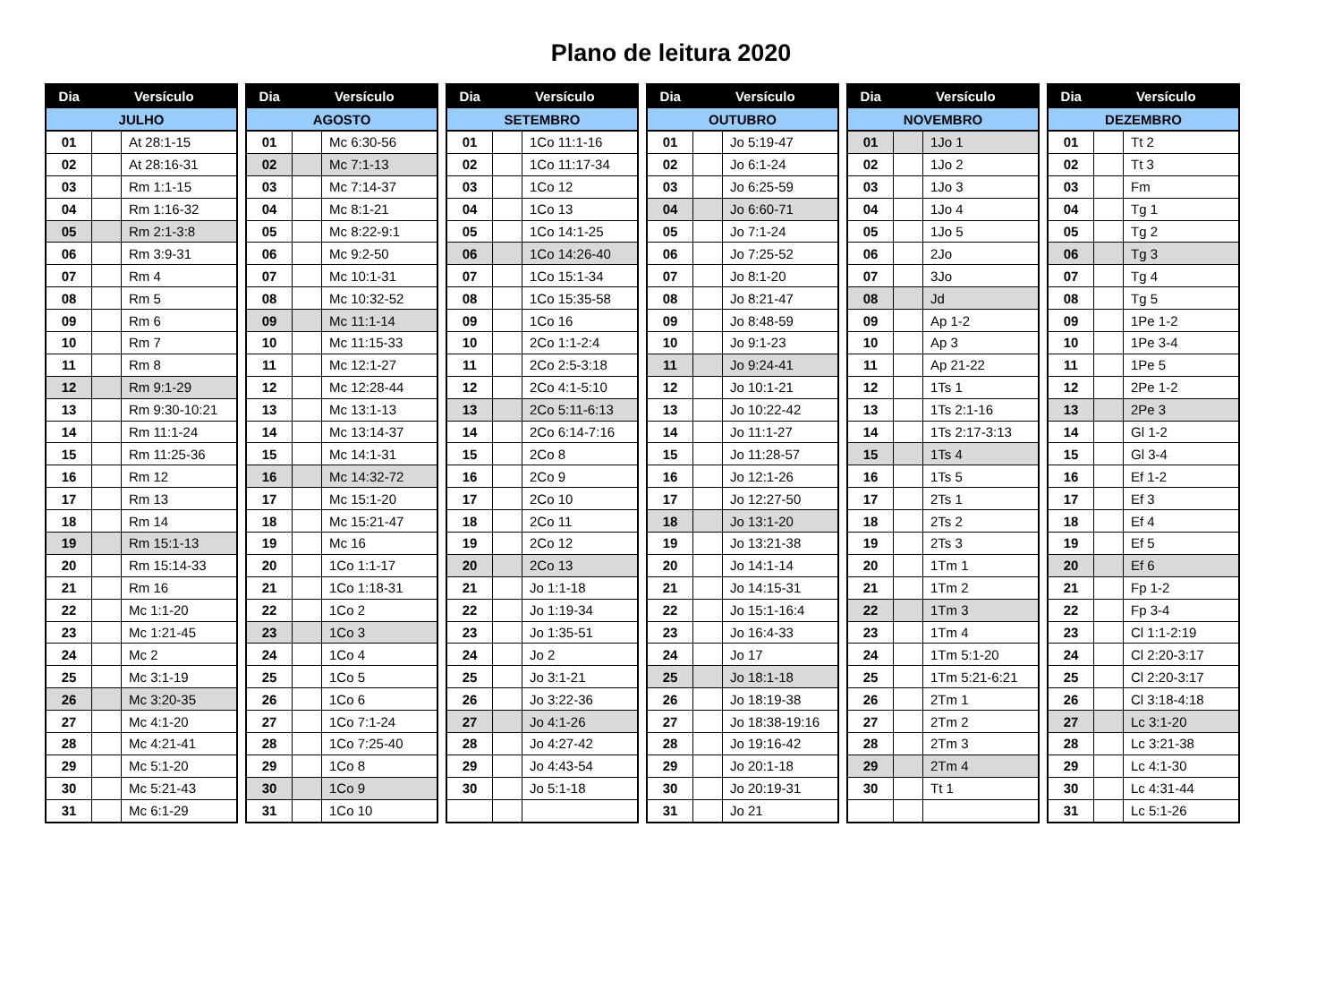Plano de leitura 2020
| Dia | Versículo | |
| --- | --- | --- |
| JULHO | | |
| 01 | | At 28:1-15 |
| 02 | | At 28:16-31 |
| 03 | | Rm 1:1-15 |
| 04 | | Rm 1:16-32 |
| 05 | | Rm 2:1-3:8 |
| 06 | | Rm 3:9-31 |
| 07 | | Rm 4 |
| 08 | | Rm 5 |
| 09 | | Rm 6 |
| 10 | | Rm 7 |
| 11 | | Rm 8 |
| 12 | | Rm 9:1-29 |
| 13 | | Rm 9:30-10:21 |
| 14 | | Rm 11:1-24 |
| 15 | | Rm 11:25-36 |
| 16 | | Rm 12 |
| 17 | | Rm 13 |
| 18 | | Rm 14 |
| 19 | | Rm 15:1-13 |
| 20 | | Rm 15:14-33 |
| 21 | | Rm 16 |
| 22 | | Mc 1:1-20 |
| 23 | | Mc 1:21-45 |
| 24 | | Mc 2 |
| 25 | | Mc 3:1-19 |
| 26 | | Mc 3:20-35 |
| 27 | | Mc 4:1-20 |
| 28 | | Mc 4:21-41 |
| 29 | | Mc 5:1-20 |
| 30 | | Mc 5:21-43 |
| 31 | | Mc 6:1-29 |
| Dia | Versículo | |
| --- | --- | --- |
| AGOSTO | | |
| 01 | | Mc 6:30-56 |
| 02 | | Mc 7:1-13 |
| 03 | | Mc 7:14-37 |
| 04 | | Mc 8:1-21 |
| 05 | | Mc 8:22-9:1 |
| 06 | | Mc 9:2-50 |
| 07 | | Mc 10:1-31 |
| 08 | | Mc 10:32-52 |
| 09 | | Mc 11:1-14 |
| 10 | | Mc 11:15-33 |
| 11 | | Mc 12:1-27 |
| 12 | | Mc 12:28-44 |
| 13 | | Mc 13:1-13 |
| 14 | | Mc 13:14-37 |
| 15 | | Mc 14:1-31 |
| 16 | | Mc 14:32-72 |
| 17 | | Mc 15:1-20 |
| 18 | | Mc 15:21-47 |
| 19 | | Mc 16 |
| 20 | | 1Co 1:1-17 |
| 21 | | 1Co 1:18-31 |
| 22 | | 1Co 2 |
| 23 | | 1Co 3 |
| 24 | | 1Co 4 |
| 25 | | 1Co 5 |
| 26 | | 1Co 6 |
| 27 | | 1Co 7:1-24 |
| 28 | | 1Co 7:25-40 |
| 29 | | 1Co 8 |
| 30 | | 1Co 9 |
| 31 | | 1Co 10 |
| Dia | Versículo | |
| --- | --- | --- |
| SETEMBRO | | |
| 01 | | 1Co 11:1-16 |
| 02 | | 1Co 11:17-34 |
| 03 | | 1Co 12 |
| 04 | | 1Co 13 |
| 05 | | 1Co 14:1-25 |
| 06 | | 1Co 14:26-40 |
| 07 | | 1Co 15:1-34 |
| 08 | | 1Co 15:35-58 |
| 09 | | 1Co 16 |
| 10 | | 2Co 1:1-2:4 |
| 11 | | 2Co 2:5-3:18 |
| 12 | | 2Co 4:1-5:10 |
| 13 | | 2Co 5:11-6:13 |
| 14 | | 2Co 6:14-7:16 |
| 15 | | 2Co 8 |
| 16 | | 2Co 9 |
| 17 | | 2Co 10 |
| 18 | | 2Co 11 |
| 19 | | 2Co 12 |
| 20 | | 2Co 13 |
| 21 | | Jo 1:1-18 |
| 22 | | Jo 1:19-34 |
| 23 | | Jo 1:35-51 |
| 24 | | Jo 2 |
| 25 | | Jo 3:1-21 |
| 26 | | Jo 3:22-36 |
| 27 | | Jo 4:1-26 |
| 28 | | Jo 4:27-42 |
| 29 | | Jo 4:43-54 |
| 30 | | Jo 5:1-18 |
| Dia | Versículo | |
| --- | --- | --- |
| OUTUBRO | | |
| 01 | | Jo 5:19-47 |
| 02 | | Jo 6:1-24 |
| 03 | | Jo 6:25-59 |
| 04 | | Jo 6:60-71 |
| 05 | | Jo 7:1-24 |
| 06 | | Jo 7:25-52 |
| 07 | | Jo 8:1-20 |
| 08 | | Jo 8:21-47 |
| 09 | | Jo 8:48-59 |
| 10 | | Jo 9:1-23 |
| 11 | | Jo 9:24-41 |
| 12 | | Jo 10:1-21 |
| 13 | | Jo 10:22-42 |
| 14 | | Jo 11:1-27 |
| 15 | | Jo 11:28-57 |
| 16 | | Jo 12:1-26 |
| 17 | | Jo 12:27-50 |
| 18 | | Jo 13:1-20 |
| 19 | | Jo 13:21-38 |
| 20 | | Jo 14:1-14 |
| 21 | | Jo 14:15-31 |
| 22 | | Jo 15:1-16:4 |
| 23 | | Jo 16:4-33 |
| 24 | | Jo 17 |
| 25 | | Jo 18:1-18 |
| 26 | | Jo 18:19-38 |
| 27 | | Jo 18:38-19:16 |
| 28 | | Jo 19:16-42 |
| 29 | | Jo 20:1-18 |
| 30 | | Jo 20:19-31 |
| 31 | | Jo 21 |
| Dia | Versículo | |
| --- | --- | --- |
| NOVEMBRO | | |
| 01 | | 1Jo 1 |
| 02 | | 1Jo 2 |
| 03 | | 1Jo 3 |
| 04 | | 1Jo 4 |
| 05 | | 1Jo 5 |
| 06 | | 2Jo |
| 07 | | 3Jo |
| 08 | | Jd |
| 09 | | Ap 1-2 |
| 10 | | Ap 3 |
| 11 | | Ap 21-22 |
| 12 | | 1Ts 1 |
| 13 | | 1Ts 2:1-16 |
| 14 | | 1Ts 2:17-3:13 |
| 15 | | 1Ts 4 |
| 16 | | 1Ts 5 |
| 17 | | 2Ts 1 |
| 18 | | 2Ts 2 |
| 19 | | 2Ts 3 |
| 20 | | 1Tm 1 |
| 21 | | 1Tm 2 |
| 22 | | 1Tm 3 |
| 23 | | 1Tm 4 |
| 24 | | 1Tm 5:1-20 |
| 25 | | 1Tm 5:21-6:21 |
| 26 | | 2Tm 1 |
| 27 | | 2Tm 2 |
| 28 | | 2Tm 3 |
| 29 | | 2Tm 4 |
| 30 | | Tt 1 |
| Dia | Versículo | |
| --- | --- | --- |
| DEZEMBRO | | |
| 01 | | Tt 2 |
| 02 | | Tt 3 |
| 03 | | Fm |
| 04 | | Tg 1 |
| 05 | | Tg 2 |
| 06 | | Tg 3 |
| 07 | | Tg 4 |
| 08 | | Tg 5 |
| 09 | | 1Pe 1-2 |
| 10 | | 1Pe 3-4 |
| 11 | | 1Pe 5 |
| 12 | | 2Pe 1-2 |
| 13 | | 2Pe 3 |
| 14 | | Gl 1-2 |
| 15 | | Gl 3-4 |
| 16 | | Ef 1-2 |
| 17 | | Ef 3 |
| 18 | | Ef 4 |
| 19 | | Ef 5 |
| 20 | | Ef 6 |
| 21 | | Fp 1-2 |
| 22 | | Fp 3-4 |
| 23 | | Cl 1:1-2:19 |
| 24 | | Cl 2:20-3:17 |
| 25 | | Cl 2:20-3:17 |
| 26 | | Cl 3:18-4:18 |
| 27 | | Lc 3:1-20 |
| 28 | | Lc 3:21-38 |
| 29 | | Lc 4:1-30 |
| 30 | | Lc 4:31-44 |
| 31 | | Lc 5:1-26 |